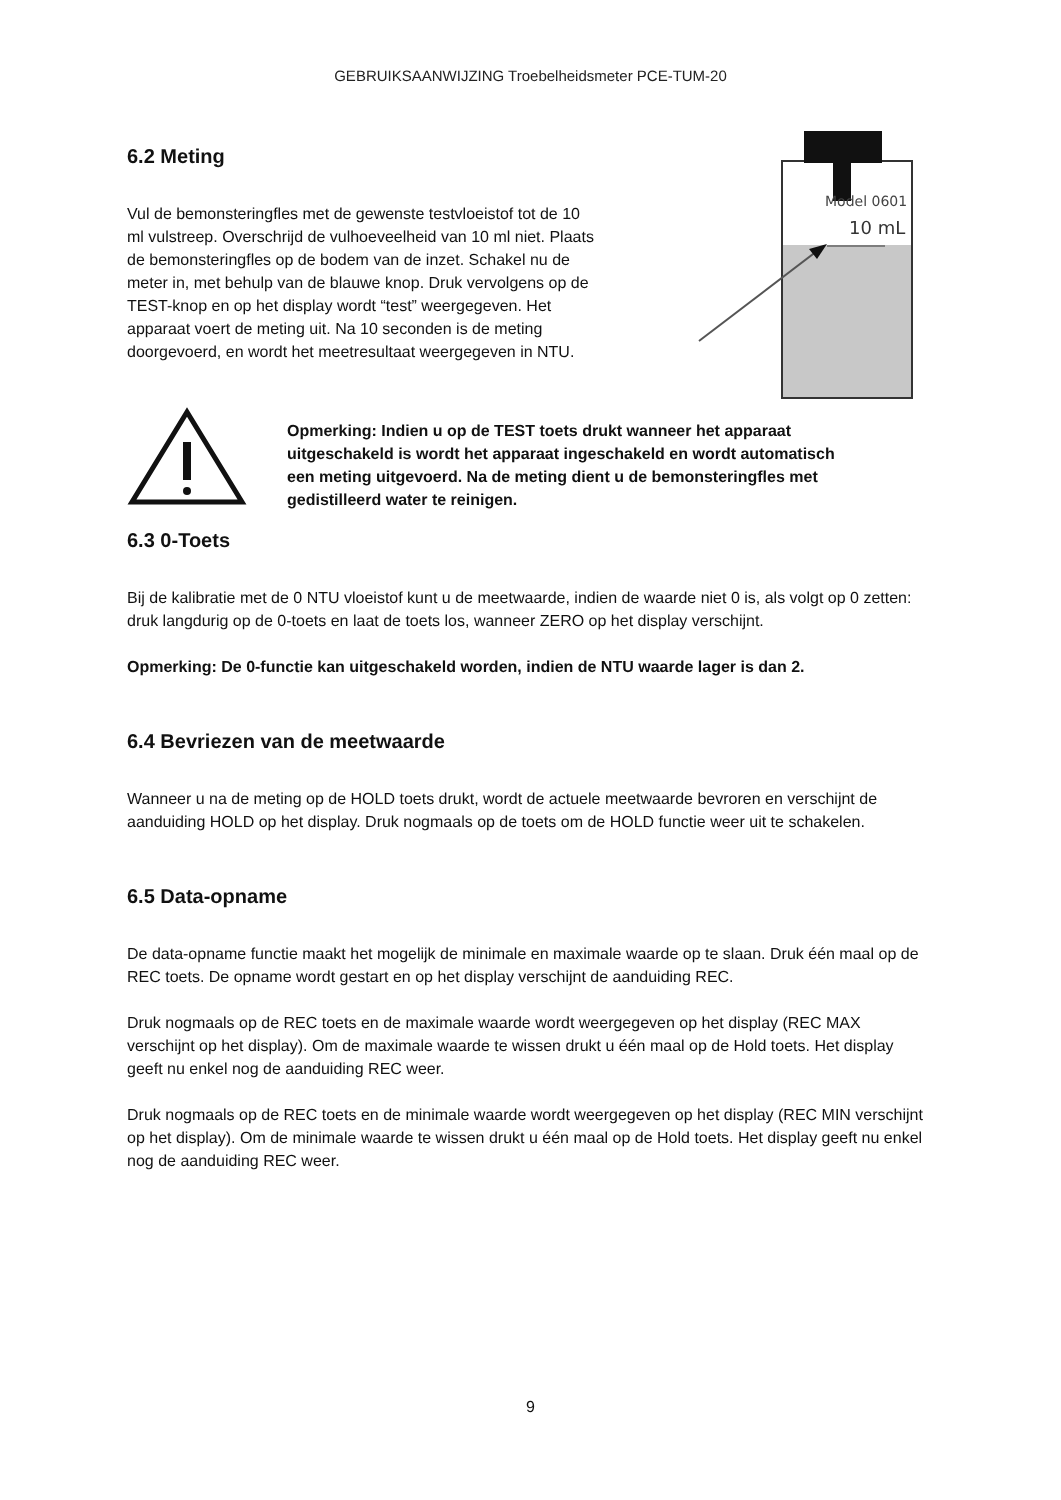GEBRUIKSAANWIJZING Troebelheidsmeter PCE-TUM-20
6.2 Meting
Vul de bemonsteringfles met de gewenste testvloeistof tot de 10 ml vulstreep. Overschrijd de vulhoeveelheid van 10 ml niet. Plaats de bemonsteringfles op de bodem van de inzet. Schakel nu de meter in, met behulp van de blauwe knop. Druk vervolgens op de TEST-knop en op het display wordt “test” weergegeven. Het apparaat voert de meting uit. Na 10 seconden is de meting doorgevoerd, en wordt het meetresultaat weergegeven in NTU.
Model 0601
10 mL
Opmerking: Indien u op de TEST toets drukt wanneer het apparaat uitgeschakeld is wordt het apparaat ingeschakeld en wordt automatisch een meting uitgevoerd. Na de meting dient u de bemonsteringfles met gedistilleerd water te reinigen.
6.3 0-Toets
Bij de kalibratie met de 0 NTU vloeistof kunt u de meetwaarde, indien de waarde niet 0 is, als volgt op 0 zetten: druk langdurig op de 0-toets en laat de toets los, wanneer ZERO op het display verschijnt.
Opmerking: De 0-functie kan uitgeschakeld worden, indien de NTU waarde lager is dan 2.
6.4 Bevriezen van de meetwaarde
Wanneer u na de meting op de HOLD toets drukt, wordt de actuele meetwaarde bevroren en verschijnt de aanduiding HOLD op het display. Druk nogmaals op de toets om de HOLD functie weer uit te schakelen.
6.5 Data-opname
De data-opname functie maakt het mogelijk de minimale en maximale waarde op te slaan. Druk één maal op de REC toets. De opname wordt gestart en op het display verschijnt de aanduiding REC.
Druk nogmaals op de REC toets en de maximale waarde wordt weergegeven op het display (REC MAX verschijnt op het display). Om de maximale waarde te wissen drukt u één maal op de Hold toets. Het display geeft nu enkel nog de aanduiding REC weer.
Druk nogmaals op de REC toets en de minimale waarde wordt weergegeven op het display (REC MIN verschijnt op het display). Om de minimale waarde te wissen drukt u één maal op de Hold toets. Het display geeft nu enkel nog de aanduiding REC weer.
9